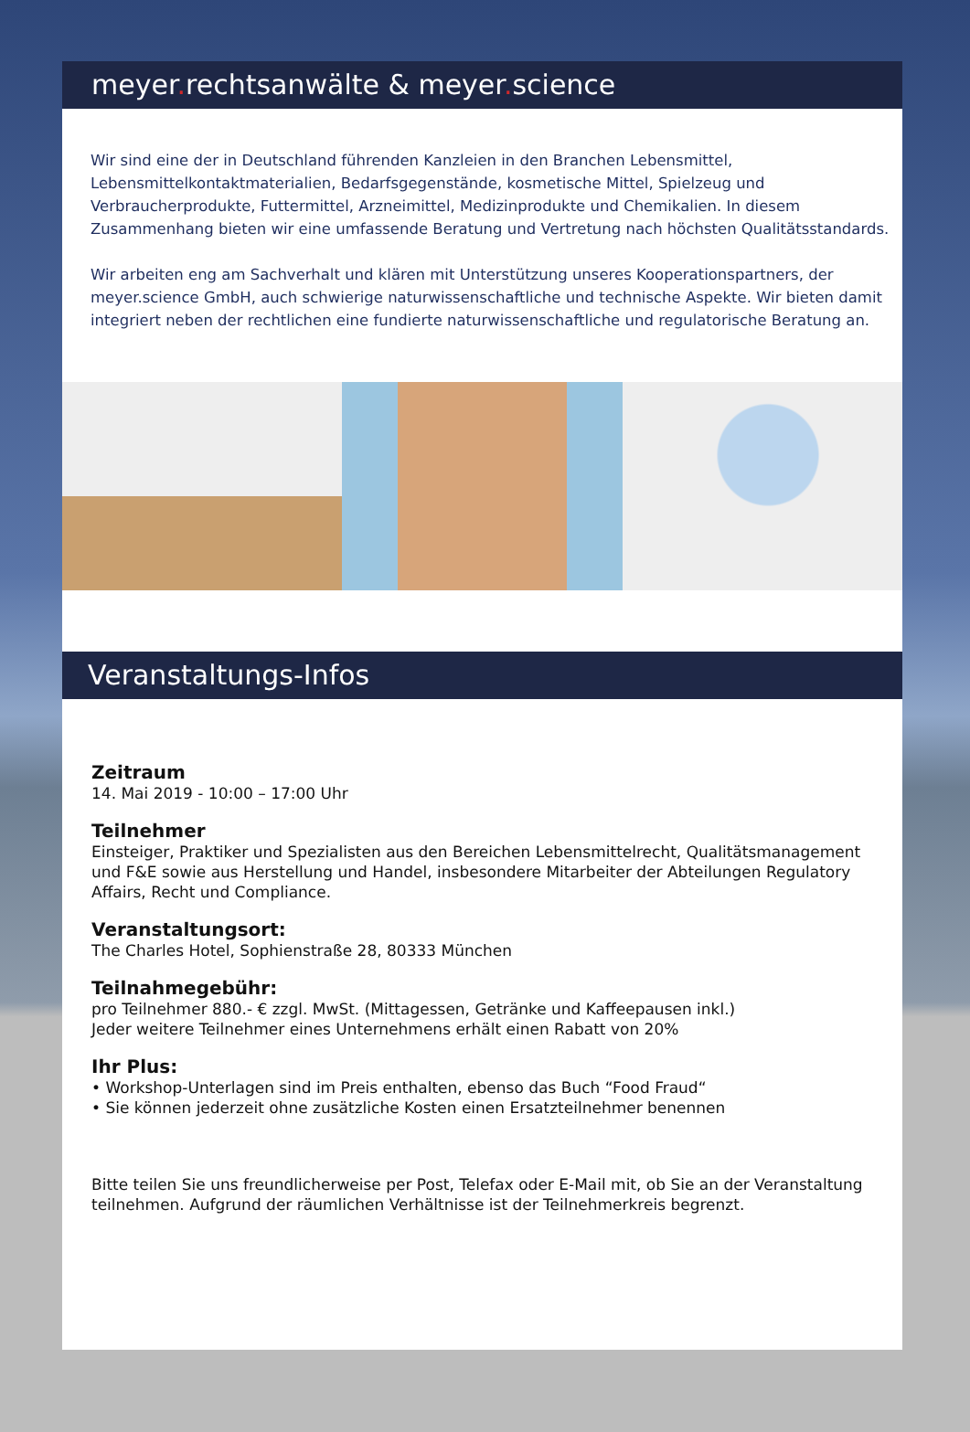meyer. rechtsanwälte & meyer. science
Wir sind eine der in Deutschland führenden Kanzleien in den Branchen Lebensmittel, Lebensmittelkontaktmaterialien, Bedarfsgegenstände, kosmetische Mittel, Spielzeug und Verbraucherprodukte, Futtermittel, Arzneimittel, Medizinprodukte und Chemikalien. In diesem Zusammenhang bieten wir eine umfassende Beratung und Vertretung nach höchsten Qualitätsstandards.
Wir arbeiten eng am Sachverhalt und klären mit Unterstützung unseres Kooperationspartners, der meyer.science GmbH, auch schwierige naturwissenschaftliche und technische Aspekte. Wir bieten damit integriert neben der rechtlichen eine fundierte naturwissenschaftliche und regulatorische Beratung an.
Veranstaltungs-Infos
Zeitraum
14. Mai 2019 - 10:00 – 17:00 Uhr
Teilnehmer
Einsteiger, Praktiker und Spezialisten aus den Bereichen Lebensmittelrecht, Qualitätsmanagement und F&E sowie aus Herstellung und Handel, insbesondere Mitarbeiter der Abteilungen Regulatory Affairs, Recht und Compliance.
Veranstaltungsort:
The Charles Hotel, Sophienstraße 28, 80333 München
Teilnahmegebühr:
pro Teilnehmer 880.- € zzgl. MwSt. (Mittagessen, Getränke und Kaffeepausen inkl.)
Jeder weitere Teilnehmer eines Unternehmens erhält einen Rabatt von 20%
Ihr Plus:
• Workshop-Unterlagen sind im Preis enthalten, ebenso das Buch “Food Fraud“
• Sie können jederzeit ohne zusätzliche Kosten einen Ersatzteilnehmer benennen
Bitte teilen Sie uns freundlicherweise per Post, Telefax oder E-Mail mit, ob Sie an der Veranstaltung teilnehmen. Aufgrund der räumlichen Verhältnisse ist der Teilnehmerkreis begrenzt.